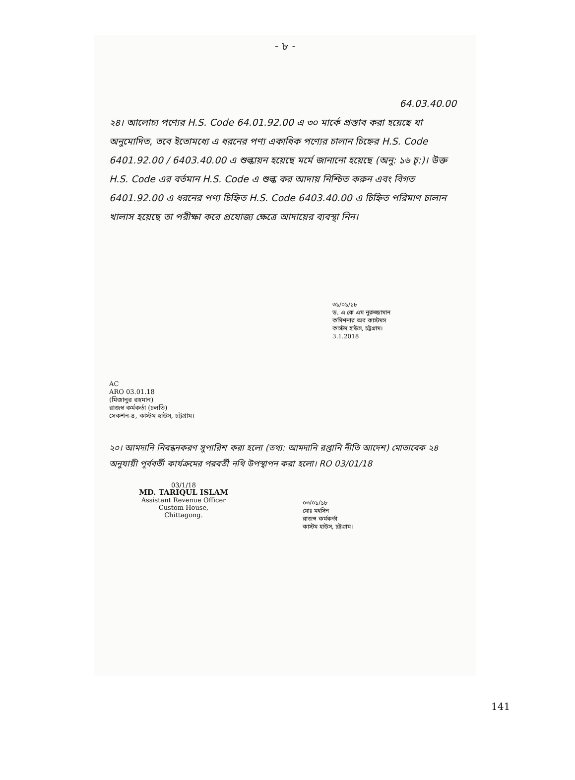- ৮ -
64.03.40.00
২৪। আলোচ্য পণ্যের H.S. Code 64.01.92.00 এ ৩০ মার্কে প্রস্তাব করা হয়েছে যা অনুমোদিত, তবে ইতোমধ্যে এ ধরনের পণ্য একাধিক পণ্যের চালান চিহ্নের H.S. Code 6401.92.00 / 6403.40.00 এ শুল্কায়ন হয়েছে মর্মে জানানো হয়েছে (অনু: ১৬ চৃ:)। উক্ত H.S. Code এর বর্তমান H.S. Code এ শুল্ক কর আদায় নিশ্চিত করুন এবং বিগত 6401.92.00 এ ধরনের পণ্য চিহ্নিত H.S. Code 6403.40.00 এ চিহ্নিত পরিমাণ চালান খালাস হয়েছে তা পরীক্ষা করে প্রযোজ্য ক্ষেত্রে আদায়ের ব্যবস্থা নিন।
৩১/০১/১৮
ড. এ কে এম নুরুজ্জামান
কমিশনার অব কাস্টমস
কাস্টম হাউস, চট্টগ্রাম।
3.1.2018
AC
ARO 03.01.18
(মিজানুর রহমান)
রাজস্ব কর্মকর্তা (চলতি)
সেকশন-৪, কাস্টম হাউস, চট্টগ্রাম।
২০। আমদানি নিবন্ধনকরণ সুপারিশ করা হলো (তথ্য: আমদানি রপ্তানি নীতি আদেশ) মোতাবেক ২৪ অনুযায়ী পূর্ববর্তী কার্যক্রমের পরবর্তী নথি উপস্থাপন করা হলো। RO 03/01/18
03/1/18
MD. TARIQUL ISLAM
Assistant Revenue Officer
Custom House, Chittagong.
০৩/০১/১৮
মোঃ মহসিন
রাজস্ব কর্মকর্তা
কাস্টম হাউস, চট্টগ্রাম।
141